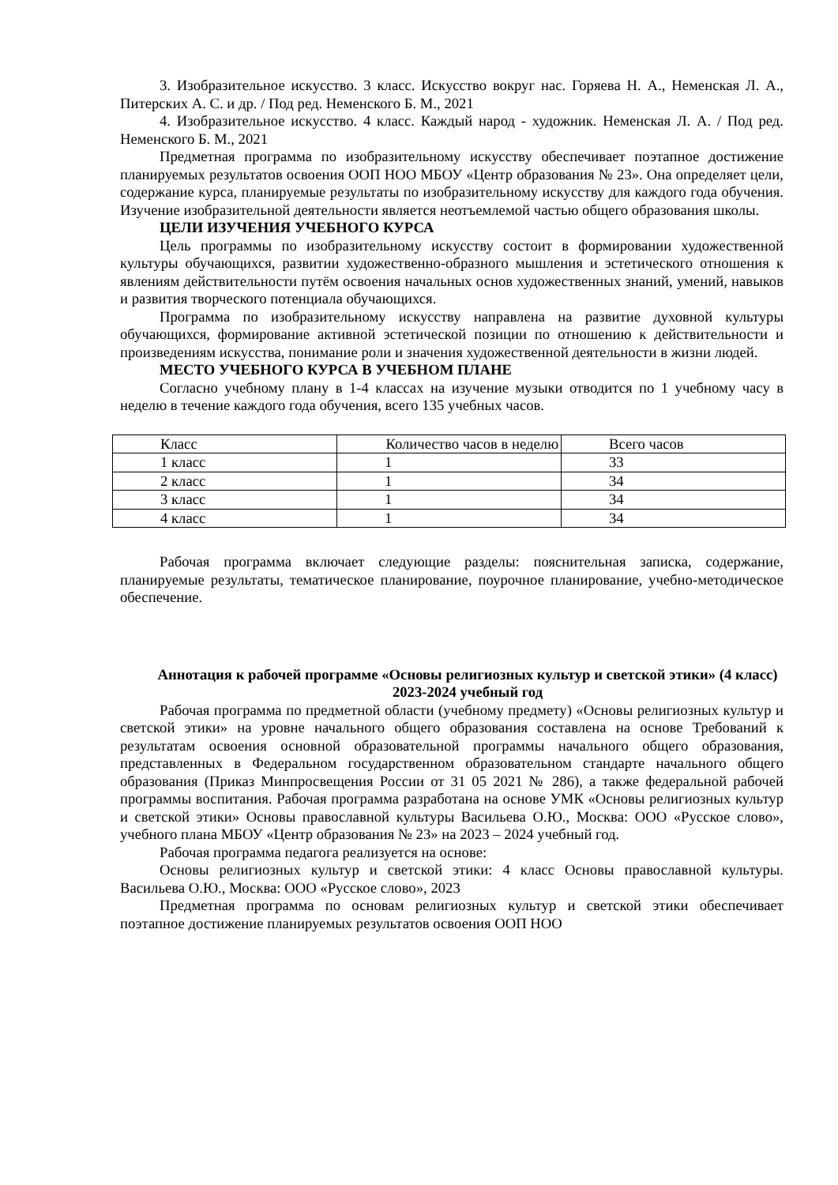3. Изобразительное искусство. 3 класс. Искусство вокруг нас. Горяева Н. А., Неменская Л. А., Питерских А. С. и др. / Под ред. Неменского Б. М., 2021
4. Изобразительное искусство. 4 класс. Каждый народ - художник. Неменская Л. А. / Под ред. Неменского Б. М., 2021
Предметная программа по изобразительному искусству обеспечивает поэтапное достижение планируемых результатов освоения ООП НОО МБОУ «Центр образования № 23». Она определяет цели, содержание курса, планируемые результаты по изобразительному искусству для каждого года обучения. Изучение изобразительной деятельности является неотъемлемой частью общего образования школы.
ЦЕЛИ ИЗУЧЕНИЯ УЧЕБНОГО КУРСА
Цель программы по изобразительному искусству состоит в формировании художественной культуры обучающихся, развитии художественно-образного мышления и эстетического отношения к явлениям действительности путём освоения начальных основ художественных знаний, умений, навыков и развития творческого потенциала обучающихся.
Программа по изобразительному искусству направлена на развитие духовной культуры обучающихся, формирование активной эстетической позиции по отношению к действительности и произведениям искусства, понимание роли и значения художественной деятельности в жизни людей.
МЕСТО УЧЕБНОГО КУРСА В УЧЕБНОМ ПЛАНЕ
Согласно учебному плану в 1-4 классах на изучение музыки отводится по 1 учебному часу в неделю в течение каждого года обучения, всего 135 учебных часов.
| Класс | Количество часов в неделю | Всего часов |
| 1 класс | 1 | 33 |
| 2 класс | 1 | 34 |
| 3 класс | 1 | 34 |
| 4 класс | 1 | 34 |
Рабочая программа включает следующие разделы: пояснительная записка, содержание, планируемые результаты, тематическое планирование, поурочное планирование, учебно-методическое обеспечение.
Аннотация к рабочей программе «Основы религиозных культур и светской этики» (4 класс) 2023-2024 учебный год
Рабочая программа по предметной области (учебному предмету) «Основы религиозных культур и светской этики» на уровне начального общего образования составлена на основе Требований к результатам освоения основной образовательной программы начального общего образования, представленных в Федеральном государственном образовательном стандарте начального общего образования (Приказ Минпросвещения России от 31 05 2021 № 286), а также федеральной рабочей программы воспитания. Рабочая программа разработана на основе УМК «Основы религиозных культур и светской этики» Основы православной культуры Васильева О.Ю., Москва: ООО «Русское слово», учебного плана МБОУ «Центр образования № 23» на 2023 – 2024 учебный год.
Рабочая программа педагога реализуется на основе:
Основы религиозных культур и светской этики: 4 класс Основы православной культуры. Васильева О.Ю., Москва: ООО «Русское слово», 2023
Предметная программа по основам религиозных культур и светской этики обеспечивает поэтапное достижение планируемых результатов освоения ООП НОО